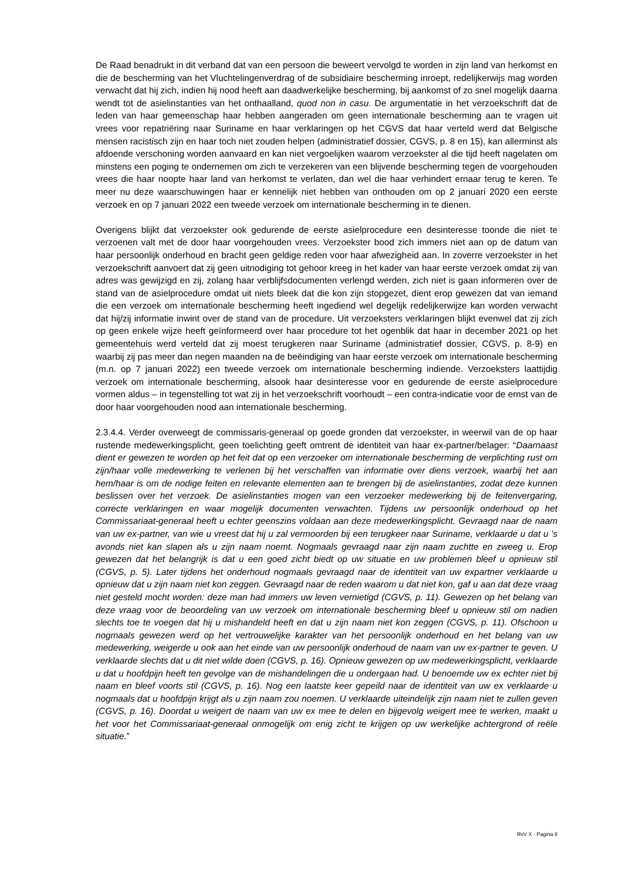De Raad benadrukt in dit verband dat van een persoon die beweert vervolgd te worden in zijn land van herkomst en die de bescherming van het Vluchtelingenverdrag of de subsidiaire bescherming inroept, redelijkerwijs mag worden verwacht dat hij zich, indien hij nood heeft aan daadwerkelijke bescherming, bij aankomst of zo snel mogelijk daarna wendt tot de asielinstanties van het onthaalland, quod non in casu. De argumentatie in het verzoekschrift dat de leden van haar gemeenschap haar hebben aangeraden om geen internationale bescherming aan te vragen uit vrees voor repatriëring naar Suriname en haar verklaringen op het CGVS dat haar verteld werd dat Belgische mensen racistisch zijn en haar toch niet zouden helpen (administratief dossier, CGVS, p. 8 en 15), kan allerminst als afdoende verschoning worden aanvaard en kan niet vergoelijken waarom verzoekster al die tijd heeft nagelaten om minstens een poging te ondernemen om zich te verzekeren van een blijvende bescherming tegen de voorgehouden vrees die haar noopte haar land van herkomst te verlaten, dan wel die haar verhindert ernaar terug te keren. Te meer nu deze waarschuwingen haar er kennelijk niet hebben van onthouden om op 2 januari 2020 een eerste verzoek en op 7 januari 2022 een tweede verzoek om internationale bescherming in te dienen.
Overigens blijkt dat verzoekster ook gedurende de eerste asielprocedure een desinteresse toonde die niet te verzoenen valt met de door haar voorgehouden vrees. Verzoekster bood zich immers niet aan op de datum van haar persoonlijk onderhoud en bracht geen geldige reden voor haar afwezigheid aan. In zoverre verzoekster in het verzoekschrift aanvoert dat zij geen uitnodiging tot gehoor kreeg in het kader van haar eerste verzoek omdat zij van adres was gewijzigd en zij, zolang haar verblijfsdocumenten verlengd werden, zich niet is gaan informeren over de stand van de asielprocedure omdat uit niets bleek dat die kon zijn stopgezet, dient erop gewezen dat van iemand die een verzoek om internationale bescherming heeft ingediend wel degelijk redelijkerwijze kan worden verwacht dat hij/zij informatie inwint over de stand van de procedure. Uit verzoeksters verklaringen blijkt evenwel dat zij zich op geen enkele wijze heeft geïnformeerd over haar procedure tot het ogenblik dat haar in december 2021 op het gemeentehuis werd verteld dat zij moest terugkeren naar Suriname (administratief dossier, CGVS, p. 8-9) en waarbij zij pas meer dan negen maanden na de beëindiging van haar eerste verzoek om internationale bescherming (m.n. op 7 januari 2022) een tweede verzoek om internationale bescherming indiende. Verzoeksters laattijdig verzoek om internationale bescherming, alsook haar desinteresse voor en gedurende de eerste asielprocedure vormen aldus – in tegenstelling tot wat zij in het verzoekschrift voorhoudt – een contra-indicatie voor de ernst van de door haar voorgehouden nood aan internationale bescherming.
2.3.4.4. Verder overweegt de commissaris-generaal op goede gronden dat verzoekster, in weerwil van de op haar rustende medewerkingsplicht, geen toelichting geeft omtrent de identiteit van haar ex-partner/belager: “Daarnaast dient er gewezen te worden op het feit dat op een verzoeker om internationale bescherming de verplichting rust om zijn/haar volle medewerking te verlenen bij het verschaffen van informatie over diens verzoek, waarbij het aan hem/haar is om de nodige feiten en relevante elementen aan te brengen bij de asielinstanties, zodat deze kunnen beslissen over het verzoek. De asielinstanties mogen van een verzoeker medewerking bij de feitenvergaring, correcte verklaringen en waar mogelijk documenten verwachten. Tijdens uw persoonlijk onderhoud op het Commissariaat-generaal heeft u echter geenszins voldaan aan deze medewerkingsplicht. Gevraagd naar de naam van uw ex-partner, van wie u vreest dat hij u zal vermoorden bij een terugkeer naar Suriname, verklaarde u dat u ’s avonds niet kan slapen als u zijn naam noemt. Nogmaals gevraagd naar zijn naam zuchtte en zweeg u. Erop gewezen dat het belangrijk is dat u een goed zicht biedt op uw situatie en uw problemen bleef u opnieuw stil (CGVS, p. 5). Later tijdens het onderhoud nogmaals gevraagd naar de identiteit van uw expartner verklaarde u opnieuw dat u zijn naam niet kon zeggen. Gevraagd naar de reden waarom u dat niet kon, gaf u aan dat deze vraag niet gesteld mocht worden: deze man had immers uw leven vernietigd (CGVS, p. 11). Gewezen op het belang van deze vraag voor de beoordeling van uw verzoek om internationale bescherming bleef u opnieuw stil om nadien slechts toe te voegen dat hij u mishandeld heeft en dat u zijn naam niet kon zeggen (CGVS, p. 11). Ofschoon u nogmaals gewezen werd op het vertrouwelijke karakter van het persoonlijk onderhoud en het belang van uw medewerking, weigerde u ook aan het einde van uw persoonlijk onderhoud de naam van uw ex-partner te geven. U verklaarde slechts dat u dit niet wilde doen (CGVS, p. 16). Opnieuw gewezen op uw medewerkingsplicht, verklaarde u dat u hoofdpijn heeft ten gevolge van de mishandelingen die u ondergaan had. U benoemde uw ex echter niet bij naam en bleef voorts stil (CGVS, p. 16). Nog een laatste keer gepeild naar de identiteit van uw ex verklaarde u nogmaals dat u hoofdpijn krijgt als u zijn naam zou noemen. U verklaarde uiteindelijk zijn naam niet te zullen geven (CGVS, p. 16). Doordat u weigert de naam van uw ex mee te delen en bijgevolg weigert mee te werken, maakt u het voor het Commissariaat-generaal onmogelijk om enig zicht te krijgen op uw werkelijke achtergrond of reële situatie.”
RvV X - Pagina 8